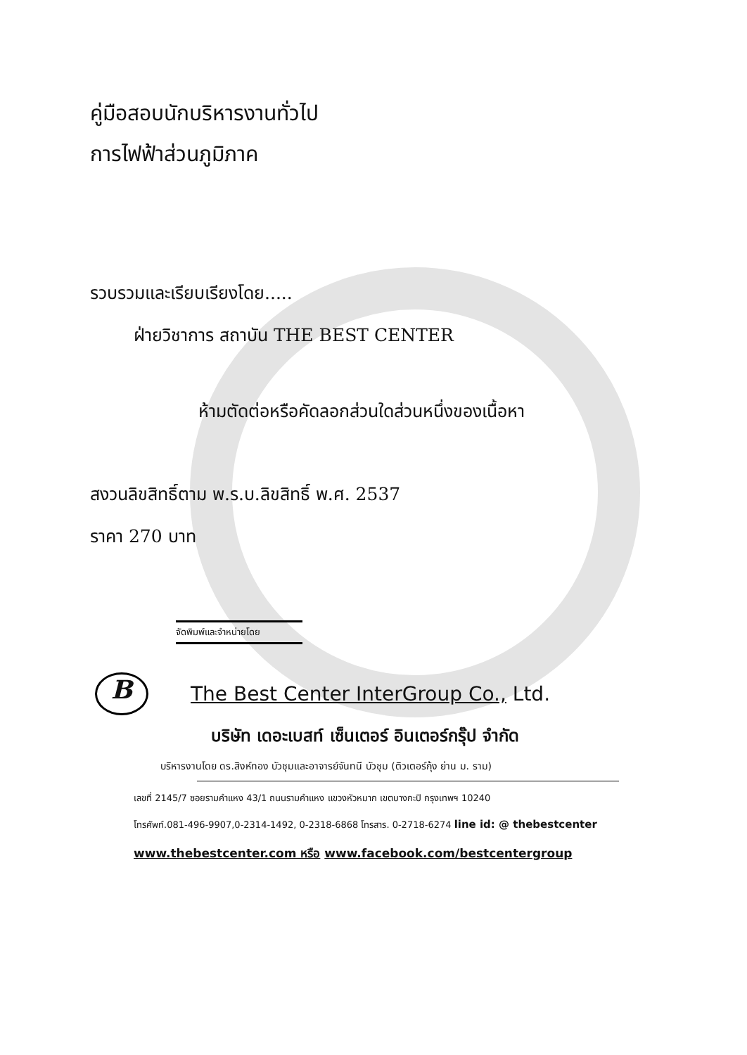คู่มือสอบนักบริหารงานทั่วไป
การไฟฟ้าส่วนภูมิภาค
รวบรวมและเรียบเรียงโดย.....
ฝ่ายวิชาการ สถาบัน THE BEST CENTER
ห้ามตัดต่อหรือคัดลอกส่วนใดส่วนหนึ่งของเนื้อหา
สงวนลิขสิทธิ์ตาม พ.ร.บ.ลิขสิทธิ์ พ.ศ. 2537
ราคา 270 บาท
จัดพิมพ์และจำหน่ายโดย
B
The Best Center InterGroup Co., Ltd.
บริษัท เดอะเบสท์ เซ็นเตอร์ อินเตอร์กรุ๊ป จำกัด
บริหารงานโดย ดร.สิงห์ทอง บัวชุมและอาจารย์จันทนี บัวชุม (ติวเตอร์กุ้ง ย่าน ม. ราม)
เลขที่ 2145/7 ซอยรามคำแหง 43/1 ถนนรามคำแหง แขวงหัวหมาก เขตบางกะปิ กรุงเทพฯ 10240
โทรศัพท์.081-496-9907,0-2314-1492, 0-2318-6868 โทรสาร. 0-2718-6274 line id: @ thebestcenter
www.thebestcenter.com หรือ www.facebook.com/bestcentergroup